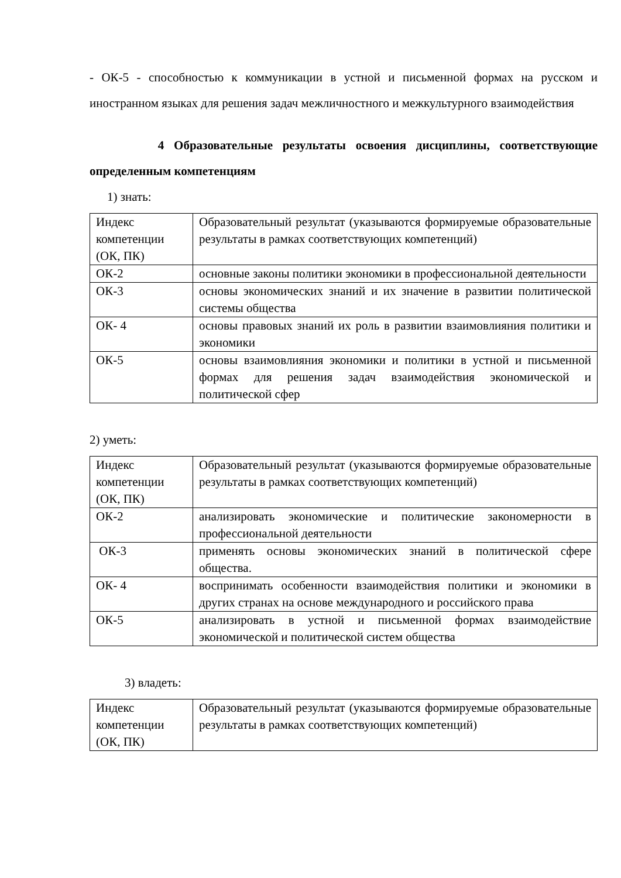- ОК-5 - способностью к коммуникации в устной и письменной формах на русском и иностранном языках для решения задач межличностного и межкультурного взаимодействия
4 Образовательные результаты освоения дисциплины, соответствующие определенным компетенциям
1) знать:
| Индекс компетенции (ОК, ПК) | Образовательный результат (указываются формируемые образовательные результаты в рамках соответствующих компетенций) |
| ОК-2 | основные законы политики экономики в профессиональной деятельности |
| ОК-3 | основы экономических знаний и их значение в развитии политической системы общества |
| ОК- 4 | основы правовых знаний их роль в развитии взаимовлияния политики и экономики |
| ОК-5 | основы взаимовлияния экономики и политики в устной и письменной формах для решения задач взаимодействия экономической и политической сфер |
2) уметь:
| Индекс компетенции (ОК, ПК) | Образовательный результат (указываются формируемые образовательные результаты в рамках соответствующих компетенций) |
| ОК-2 | анализировать экономические и политические закономерности в профессиональной деятельности |
| ОК-3 | применять основы экономических знаний в политической сфере общества. |
| ОК- 4 | воспринимать особенности взаимодействия политики и экономики в других странах на основе международного и российского права |
| ОК-5 | анализировать в устной и письменной формах взаимодействие экономической и политической систем общества |
3) владеть:
| Индекс компетенции (ОК, ПК) | Образовательный результат (указываются формируемые образовательные результаты в рамках соответствующих компетенций) |